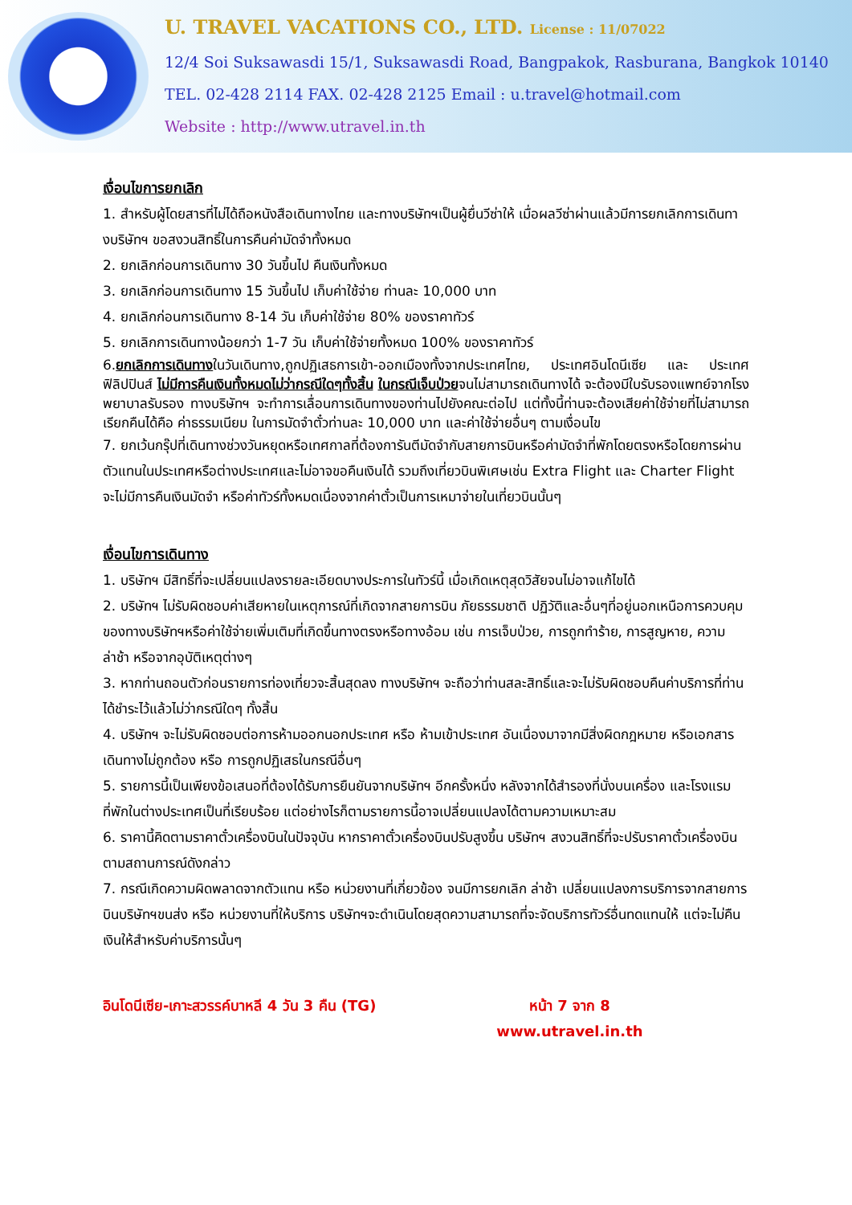U. TRAVEL VACATIONS CO., LTD. License : 11/07022
12/4 Soi Suksawasdi 15/1, Suksawasdi Road, Bangpakok, Rasburana, Bangkok 10140
TEL. 02-428 2114 FAX. 02-428 2125 Email : u.travel@hotmail.com
Website : http://www.utravel.in.th
เงื่อนไขการยกเลิก
1. สำหรับผู้โดยสารที่ไม่ได้ถือหนังสือเดินทางไทย และทางบริษัทฯเป็นผู้ยื่นวีซ่าให้ เมื่อผลวีซ่าผ่านแล้วมีการยกเลิกการเดินทางบริษัทฯ ขอสงวนสิทธิ์ในการคืนค่ามัดจำทั้งหมด
2. ยกเลิกก่อนการเดินทาง 30 วันขึ้นไป คืนเงินทั้งหมด
3. ยกเลิกก่อนการเดินทาง 15 วันขึ้นไป เก็บค่าใช้จ่าย ท่านละ 10,000 บาท
4. ยกเลิกก่อนการเดินทาง 8-14 วัน เก็บค่าใช้จ่าย 80% ของราคาทัวร์
5. ยกเลิกการเดินทางน้อยกว่า 1-7 วัน เก็บค่าใช้จ่ายทั้งหมด 100% ของราคาทัวร์
6.ยกเลิกการเดินทางในวันเดินทาง,ถูกปฏิเสธการเข้า-ออกเมืองทั้งจากประเทศไทย, ประเทศอินโดนีเซีย และ ประเทศฟิลิปปินส์ ไม่มีการคืนเงินทั้งหมดไม่ว่ากรณีใดๆทั้งสิ้น ในกรณีเจ็บป่วยจนไม่สามารถเดินทางได้ จะต้องมีใบรับรองแพทย์จากโรงพยาบาลรับรอง ทางบริษัทฯ จะทำการเลื่อนการเดินทางของท่านไปยังคณะต่อไป แต่ทั้งนี้ท่านจะต้องเสียค่าใช้จ่ายที่ไม่สามารถเรียกคืนได้คือ ค่าธรรมเนียม ในการมัดจำตั๋วท่านละ 10,000 บาท และค่าใช้จ่ายอื่นๆ ตามเงื่อนไข
7. ยกเว้นกรุ๊ปที่เดินทางช่วงวันหยุดหรือเทศกาลที่ต้องการันตีมัดจำกับสายการบินหรือค่ามัดจำที่พักโดยตรงหรือโดยการผ่านตัวแทนในประเทศหรือต่างประเทศและไม่อาจขอคืนเงินได้ รวมถึงเที่ยวบินพิเศษเช่น Extra Flight และ Charter Flight จะไม่มีการคืนเงินมัดจำ หรือค่าทัวร์ทั้งหมดเนื่องจากค่าตั๋วเป็นการเหมาจ่ายในเที่ยวบินนั้นๆ
เงื่อนไขการเดินทาง
1. บริษัทฯ มีสิทธิ์ที่จะเปลี่ยนแปลงรายละเอียดบางประการในทัวร์นี้ เมื่อเกิดเหตุสุดวิสัยจนไม่อาจแก้ไขได้
2. บริษัทฯ ไม่รับผิดชอบค่าเสียหายในเหตุการณ์ที่เกิดจากสายการบิน ภัยธรรมชาติ ปฏิวัติและอื่นๆที่อยู่นอกเหนือการควบคุมของทางบริษัทฯหรือค่าใช้จ่ายเพิ่มเติมที่เกิดขึ้นทางตรงหรือทางอ้อม เช่น การเจ็บป่วย, การถูกทำร้าย, การสูญหาย, ความล่าช้า หรือจากอุบัติเหตุต่างๆ
3. หากท่านถอนตัวก่อนรายการท่องเที่ยวจะสิ้นสุดลง ทางบริษัทฯ จะถือว่าท่านสละสิทธิ์และจะไม่รับผิดชอบคืนค่าบริการที่ท่านได้ชำระไว้แล้วไม่ว่ากรณีใดๆ ทั้งสิ้น
4. บริษัทฯ จะไม่รับผิดชอบต่อการห้ามออกนอกประเทศ หรือ ห้ามเข้าประเทศ อันเนื่องมาจากมีสิ่งผิดกฎหมาย หรือเอกสารเดินทางไม่ถูกต้อง หรือ การถูกปฏิเสธในกรณีอื่นๆ
5. รายการนี้เป็นเพียงข้อเสนอที่ต้องได้รับการยืนยันจากบริษัทฯ อีกครั้งหนึ่ง หลังจากได้สำรองที่นั่งบนเครื่อง และโรงแรมที่พักในต่างประเทศเป็นที่เรียบร้อย แต่อย่างไรก็ตามรายการนี้อาจเปลี่ยนแปลงได้ตามความเหมาะสม
6. ราคานี้คิดตามราคาตั๋วเครื่องบินในปัจจุบัน หากราคาตั๋วเครื่องบินปรับสูงขึ้น บริษัทฯ สงวนสิทธิ์ที่จะปรับราคาตั๋วเครื่องบินตามสถานการณ์ดังกล่าว
7. กรณีเกิดความผิดพลาดจากตัวแทน หรือ หน่วยงานที่เกี่ยวข้อง จนมีการยกเลิก ล่าช้า เปลี่ยนแปลงการบริการจากสายการบินบริษัทฯขนส่ง หรือ หน่วยงานที่ให้บริการ บริษัทฯจะดำเนินโดยสุดความสามารถที่จะจัดบริการทัวร์อื่นทดแทนให้ แต่จะไม่คืนเงินให้สำหรับค่าบริการนั้นๆ
อินโดนีเซีย-เกาะสวรรค์บาหลี 4 วัน 3 คืน (TG)
หน้า 7 จาก 8
www.utravel.in.th